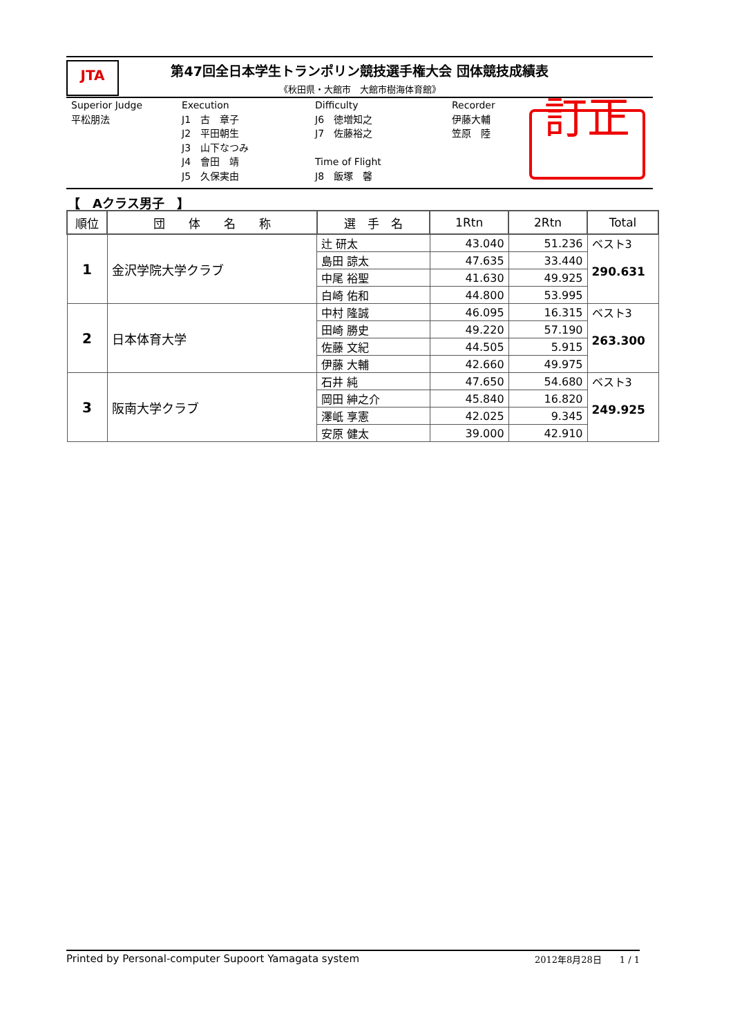JTA
第47回全日本学生トランポリン競技選手権大会 団体競技成績表
《秋田県・大館市　大館市樹海体育館》
Superior Judge
平松朋法
Execution
J1　古　章子
J2　平田朝生
J3　山下なつみ
J4　會田　靖
J5　久保実由
Difficulty
J6　徳増知之
J7　佐藤裕之
Time of Flight
J8　飯塚　馨
Recorder
伊藤大輔
笠原　陸
訂正
【　Aクラス男子　】
| 順位 | 団 体 名 称 | 選 手 名 | 1Rtn | 2Rtn | Total |
| --- | --- | --- | --- | --- | --- |
| 1 | 金沢学院大学クラブ | 辻 研太 | 43.040 | 51.236 | ベスト3 290.631 |
| | | 島田 諒太 | 47.635 | 33.440 | |
| | | 中尾 裕聖 | 41.630 | 49.925 | |
| | | 白崎 佑和 | 44.800 | 53.995 | |
| 2 | 日本体育大学 | 中村 隆誠 | 46.095 | 16.315 | ベスト3 263.300 |
| | | 田崎 勝史 | 49.220 | 57.190 | |
| | | 佐藤 文紀 | 44.505 | 5.915 | |
| | | 伊藤 大輔 | 42.660 | 49.975 | |
| 3 | 阪南大学クラブ | 石井 純 | 47.650 | 54.680 | ベスト3 249.925 |
| | | 岡田 紳之介 | 45.840 | 16.820 | |
| | | 澤㞴 享憲 | 42.025 | 9.345 | |
| | | 安原 健太 | 39.000 | 42.910 | |
Printed by Personal-computer Supoort Yamagata system 2012年8月28日　　1 / 1